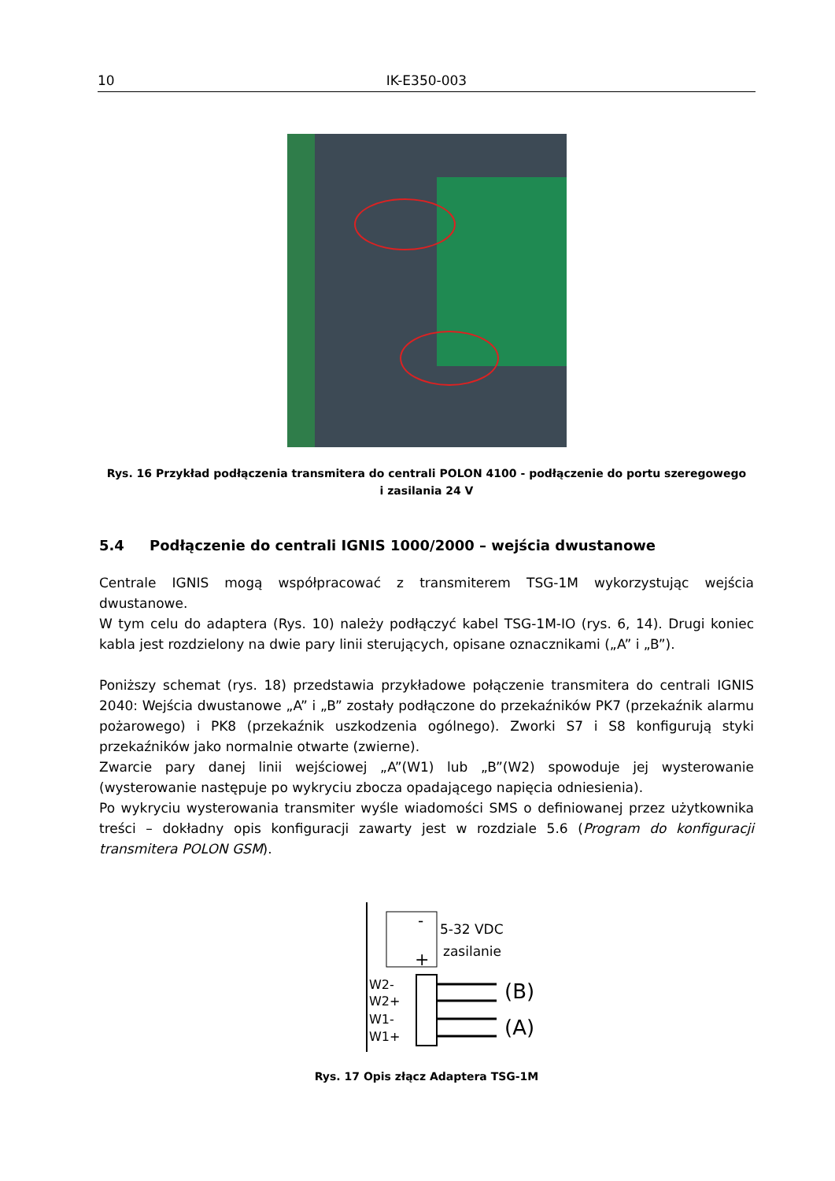10 IK-E350-003
Rys. 16 Przykład podłączenia transmitera do centrali POLON 4100 - podłączenie do portu szeregowego
i zasilania 24 V
5.4 Podłączenie do centrali IGNIS 1000/2000 – wejścia dwustanowe
Centrale IGNIS mogą współpracować z transmiterem TSG-1M wykorzystując wejścia dwustanowe.
W tym celu do adaptera (Rys. 10) należy podłączyć kabel TSG-1M-IO (rys. 6, 14). Drugi koniec kabla jest rozdzielony na dwie pary linii sterujących, opisane oznacznikami („A” i „B”).
Poniższy schemat (rys. 18) przedstawia przykładowe połączenie transmitera do centrali IGNIS 2040: Wejścia dwustanowe „A” i „B” zostały podłączone do przekaźników PK7 (przekaźnik alarmu pożarowego) i PK8 (przekaźnik uszkodzenia ogólnego). Zworki S7 i S8 konfigurują styki przekaźników jako normalnie otwarte (zwierne).
Zwarcie pary danej linii wejściowej „A”(W1) lub „B”(W2) spowoduje jej wysterowanie (wysterowanie następuje po wykryciu zbocza opadającego napięcia odniesienia).
Po wykryciu wysterowania transmiter wyśle wiadomości SMS o definiowanej przez użytkownika treści – dokładny opis konfiguracji zawarty jest w rozdziale 5.6 (Program do konfiguracji transmitera POLON GSM).
-
+
5-32 VDC
zasilanie
W2-
W2+
W1-
W1+
(B)
(A)
Rys. 17 Opis złącz Adaptera TSG-1M